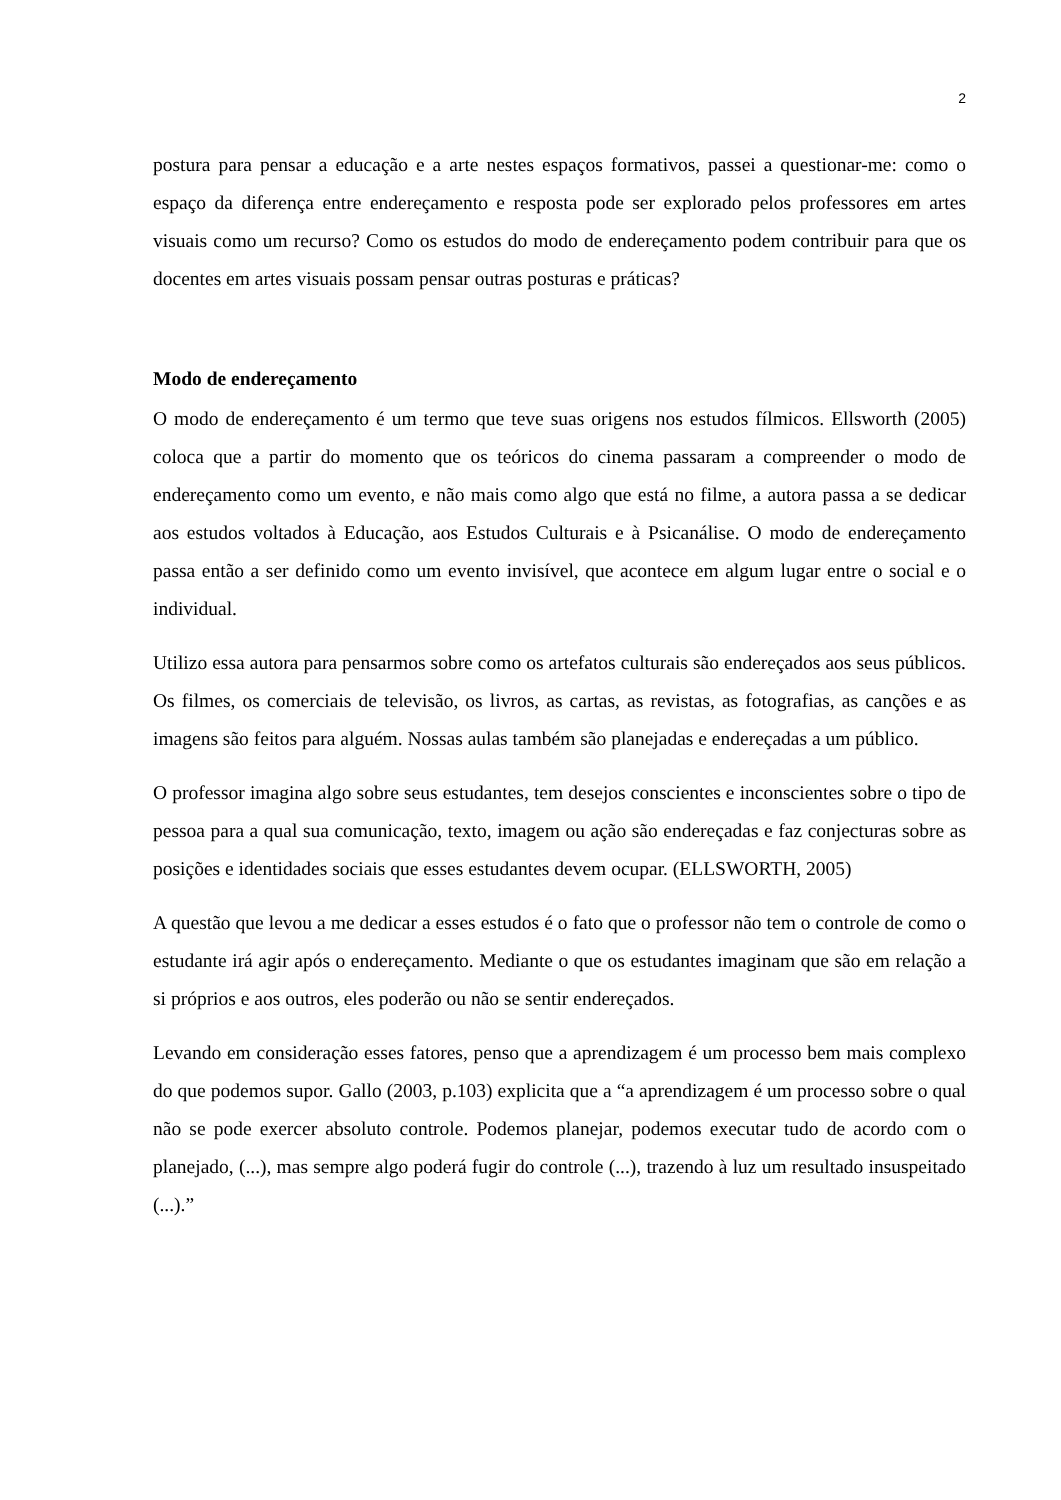2
postura para pensar a educação e a arte nestes espaços formativos, passei a questionar-me: como o espaço da diferença entre endereçamento e resposta pode ser explorado pelos professores em artes visuais como um recurso? Como os estudos do modo de endereçamento podem contribuir para que os docentes em artes visuais possam pensar outras posturas e práticas?
Modo de endereçamento
O modo de endereçamento é um termo que teve suas origens nos estudos fílmicos. Ellsworth (2005) coloca que a partir do momento que os teóricos do cinema passaram a compreender o modo de endereçamento como um evento, e não mais como algo que está no filme, a autora passa a se dedicar aos estudos voltados à Educação, aos Estudos Culturais e à Psicanálise. O modo de endereçamento passa então a ser definido como um evento invisível, que acontece em algum lugar entre o social e o individual.
Utilizo essa autora para pensarmos sobre como os artefatos culturais são endereçados aos seus públicos. Os filmes, os comerciais de televisão, os livros, as cartas, as revistas, as fotografias, as canções e as imagens são feitos para alguém. Nossas aulas também são planejadas e endereçadas a um público.
O professor imagina algo sobre seus estudantes, tem desejos conscientes e inconscientes sobre o tipo de pessoa para a qual sua comunicação, texto, imagem ou ação são endereçadas e faz conjecturas sobre as posições e identidades sociais que esses estudantes devem ocupar. (ELLSWORTH, 2005)
A questão que levou a me dedicar a esses estudos é o fato que o professor não tem o controle de como o estudante irá agir após o endereçamento. Mediante o que os estudantes imaginam que são em relação a si próprios e aos outros, eles poderão ou não se sentir endereçados.
Levando em consideração esses fatores, penso que a aprendizagem é um processo bem mais complexo do que podemos supor. Gallo (2003, p.103) explicita que a “a aprendizagem é um processo sobre o qual não se pode exercer absoluto controle. Podemos planejar, podemos executar tudo de acordo com o planejado, (...), mas sempre algo poderá fugir do controle (...), trazendo à luz um resultado insuspeitado (...).”